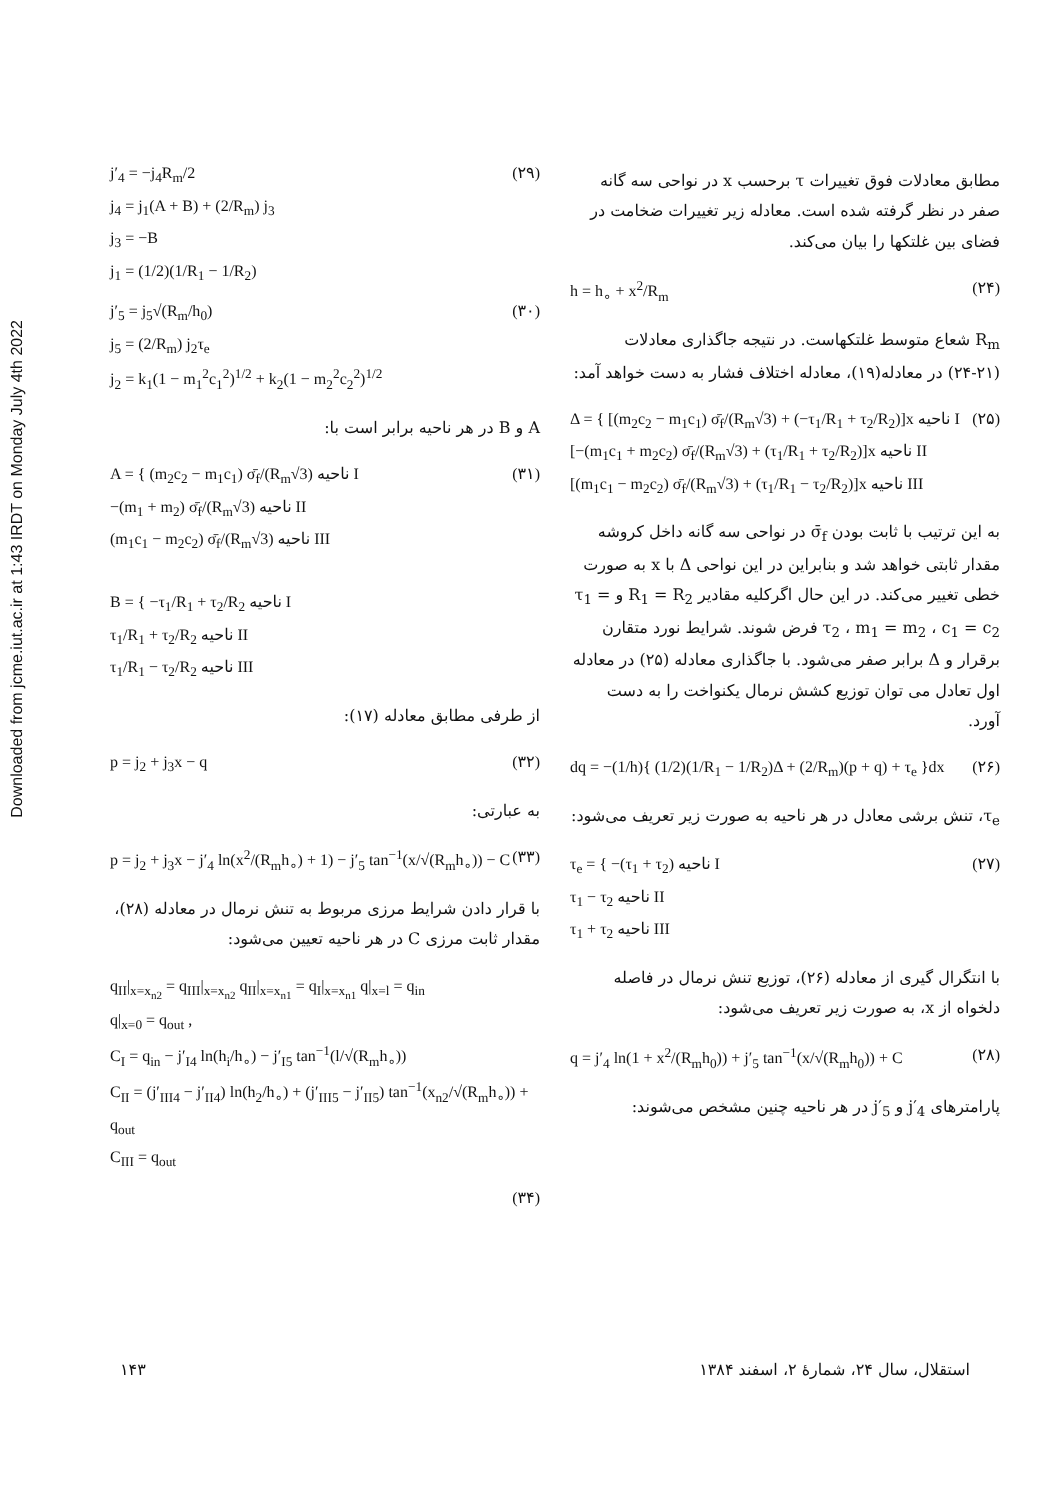Downloaded from jcme.iut.ac.ir at 1:43 IRDT on Monday July 4th 2022
مطابق معادلات فوق تغییرات τ برحسب x در نواحی سه گانه صفر در نظر گرفته شده است. معادله زیر تغییرات ضخامت در فضای بین غلتکها را بیان می‌کند.
h = h<sub>∘</sub> + x<sup>2</sup>/R<sub>m</sub> (۲۴)
R<sub>m</sub> شعاع متوسط غلتکهاست. در نتیجه جاگذاری معادلات (۲۱-۲۴) در معادله(۱۹)، معادله اختلاف فشار به دست خواهد آمد:
Δ = { [(m<sub>2</sub>c<sub>2</sub> − m<sub>1</sub>c<sub>1</sub>) σ̄<sub>f</sub>/(R<sub>m</sub>√3) + (−τ<sub>1</sub>/R<sub>1</sub> + τ<sub>2</sub>/R<sub>2</sub>)]x ناحیه I
[−(m<sub>1</sub>c<sub>1</sub> + m<sub>2</sub>c<sub>2</sub>) σ̄<sub>f</sub>/(R<sub>m</sub>√3) + (τ<sub>1</sub>/R<sub>1</sub> + τ<sub>2</sub>/R<sub>2</sub>)]x ناحیه II
[(m<sub>1</sub>c<sub>1</sub> − m<sub>2</sub>c<sub>2</sub>) σ̄<sub>f</sub>/(R<sub>m</sub>√3) + (τ<sub>1</sub>/R<sub>1</sub> − τ<sub>2</sub>/R<sub>2</sub>)]x ناحیه III (۲۵)
به این ترتیب با ثابت بودن σ̄<sub>f</sub> در نواحی سه گانه داخل کروشه مقدار ثابتی خواهد شد و بنابراین در این نواحی Δ با x به صورت خطی تغییر می‌کند. در این حال اگرکلیه مقادیر R<sub>1</sub> = R<sub>2</sub> و τ<sub>1</sub> = τ<sub>2</sub> ، m<sub>1</sub> = m<sub>2</sub> ، c<sub>1</sub> = c<sub>2</sub> فرض شوند. شرایط نورد متقارن برقرار و Δ برابر صفر می‌شود. با جاگذاری معادله (۲۵) در معادله اول تعادل می توان توزیع کشش نرمال یکنواخت را به دست آورد.
dq = −(1/h){ (1/2)(1/R<sub>1</sub> − 1/R<sub>2</sub>)Δ + (2/R<sub>m</sub>)(p + q) + τ<sub>e</sub> }dx (۲۶)
τ<sub>e</sub>، تنش برشی معادل در هر ناحیه به صورت زیر تعریف می‌شود:
τ<sub>e</sub> = { −(τ<sub>1</sub> + τ<sub>2</sub>) ناحیه I
τ<sub>1</sub> − τ<sub>2</sub> ناحیه II
τ<sub>1</sub> + τ<sub>2</sub> ناحیه III (۲۷)
با انتگرال گیری از معادله (۲۶)، توزیع تنش نرمال در فاصله دلخواه از x، به صورت زیر تعریف می‌شود:
q = j′<sub>4</sub> ln(1 + x<sup>2</sup>/(R<sub>m</sub>h<sub>0</sub>)) + j′<sub>5</sub> tan<sup>−1</sup>(x/√(R<sub>m</sub>h<sub>0</sub>)) + C (۲۸)
پارامترهای j′<sub>4</sub> و j′<sub>5</sub> در هر ناحیه چنین مشخص می‌شوند:
j′<sub>4</sub> = −j<sub>4</sub>R<sub>m</sub>/2
j<sub>4</sub> = j<sub>1</sub>(A + B) + (2/R<sub>m</sub>) j<sub>3</sub>
j<sub>3</sub> = −B
j<sub>1</sub> = (1/2)(1/R<sub>1</sub> − 1/R<sub>2</sub>) (۲۹)
j′<sub>5</sub> = j<sub>5</sub>√(R<sub>m</sub>/h<sub>0</sub>)
j<sub>5</sub> = (2/R<sub>m</sub>) j<sub>2</sub>τ<sub>e</sub>
j<sub>2</sub> = k<sub>1</sub>(1 − m<sub>1</sub><sup>2</sup>c<sub>1</sub><sup>2</sup>)<sup>1/2</sup> + k<sub>2</sub>(1 − m<sub>2</sub><sup>2</sup>c<sub>2</sub><sup>2</sup>)<sup>1/2</sup> (۳۰)
A و B در هر ناحیه برابر است با:
A = { (m<sub>2</sub>c<sub>2</sub> − m<sub>1</sub>c<sub>1</sub>) σ̄<sub>f</sub>/(R<sub>m</sub>√3) ناحیه I
−(m<sub>1</sub> + m<sub>2</sub>) σ̄<sub>f</sub>/(R<sub>m</sub>√3) ناحیه II
(m<sub>1</sub>c<sub>1</sub> − m<sub>2</sub>c<sub>2</sub>) σ̄<sub>f</sub>/(R<sub>m</sub>√3) ناحیه III
B = { −τ<sub>1</sub>/R<sub>1</sub> + τ<sub>2</sub>/R<sub>2</sub> ناحیه I
τ<sub>1</sub>/R<sub>1</sub> + τ<sub>2</sub>/R<sub>2</sub> ناحیه II
τ<sub>1</sub>/R<sub>1</sub> − τ<sub>2</sub>/R<sub>2</sub> ناحیه III (۳۱)
از طرفی مطابق معادله (۱۷):
p = j<sub>2</sub> + j<sub>3</sub>x − q (۳۲)
به عبارتی:
p = j<sub>2</sub> + j<sub>3</sub>x − j′<sub>4</sub> ln(x<sup>2</sup>/(R<sub>m</sub>h<sub>∘</sub>) + 1) − j′<sub>5</sub> tan<sup>−1</sup>(x/√(R<sub>m</sub>h<sub>∘</sub>)) − C (۳۳)
با قرار دادن شرایط مرزی مربوط به تنش نرمال در معادله (۲۸)، مقدار ثابت مرزی C در هر ناحیه تعیین می‌شود:
q<sub>II</sub>|<sub>x=x<sub>n2</sub></sub> = q<sub>III</sub>|<sub>x=x<sub>n2</sub></sub> q<sub>II</sub>|<sub>x=x<sub>n1</sub></sub> = q<sub>I</sub>|<sub>x=x<sub>n1</sub></sub> q|<sub>x=l</sub> = q<sub>in</sub>
q|<sub>x=0</sub> = q<sub>out</sub> ,
C<sub>I</sub> = q<sub>in</sub> − j′<sub>I4</sub> ln(h<sub>i</sub>/h<sub>∘</sub>) − j′<sub>I5</sub> tan<sup>−1</sup>(l/√(R<sub>m</sub>h<sub>∘</sub>))
C<sub>II</sub> = (j′<sub>III4</sub> − j′<sub>II4</sub>) ln(h<sub>2</sub>/h<sub>∘</sub>) + (j′<sub>III5</sub> − j′<sub>II5</sub>) tan<sup>−1</sup>(x<sub>n2</sub>/√(R<sub>m</sub>h<sub>∘</sub>)) + q<sub>out</sub>
C<sub>III</sub> = q<sub>out</sub>
(۳۴)
استقلال، سال ۲۴، شمارهٔ ۲، اسفند ۱۳۸۴ ۱۴۳